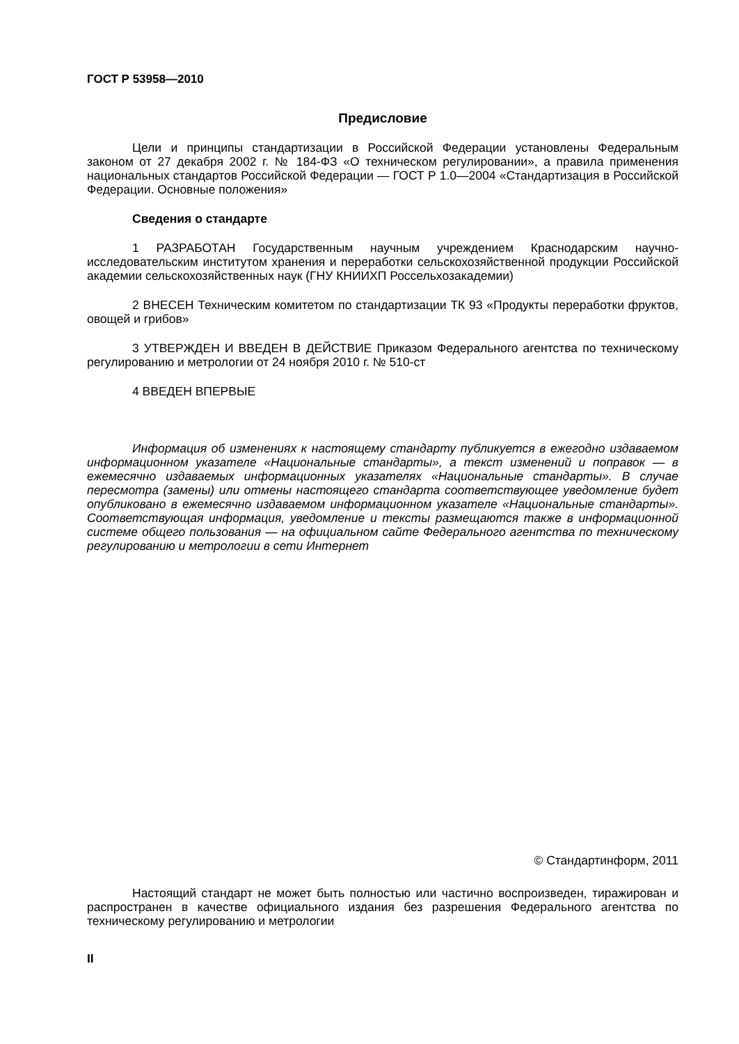ГОСТ Р 53958—2010
Предисловие
Цели и принципы стандартизации в Российской Федерации установлены Федеральным законом от 27 декабря 2002 г. № 184-ФЗ «О техническом регулировании», а правила применения национальных стандартов Российской Федерации — ГОСТ Р 1.0—2004 «Стандартизация в Российской Федерации. Основные положения»
Сведения о стандарте
1 РАЗРАБОТАН Государственным научным учреждением Краснодарским научно-исследовательским институтом хранения и переработки сельскохозяйственной продукции Российской академии сельскохозяйственных наук (ГНУ КНИИХП Россельхозакадемии)
2 ВНЕСЕН Техническим комитетом по стандартизации ТК 93 «Продукты переработки фруктов, овощей и грибов»
3 УТВЕРЖДЕН И ВВЕДЕН В ДЕЙСТВИЕ Приказом Федерального агентства по техническому регулированию и метрологии от 24 ноября 2010 г. № 510-ст
4 ВВЕДЕН ВПЕРВЫЕ
Информация об изменениях к настоящему стандарту публикуется в ежегодно издаваемом информационном указателе «Национальные стандарты», а текст изменений и поправок — в ежемесячно издаваемых информационных указателях «Национальные стандарты». В случае пересмотра (замены) или отмены настоящего стандарта соответствующее уведомление будет опубликовано в ежемесячно издаваемом информационном указателе «Национальные стандарты». Соответствующая информация, уведомление и тексты размещаются также в информационной системе общего пользования — на официальном сайте Федерального агентства по техническому регулированию и метрологии в сети Интернет
© Стандартинформ, 2011
Настоящий стандарт не может быть полностью или частично воспроизведен, тиражирован и распространен в качестве официального издания без разрешения Федерального агентства по техническому регулированию и метрологии
II